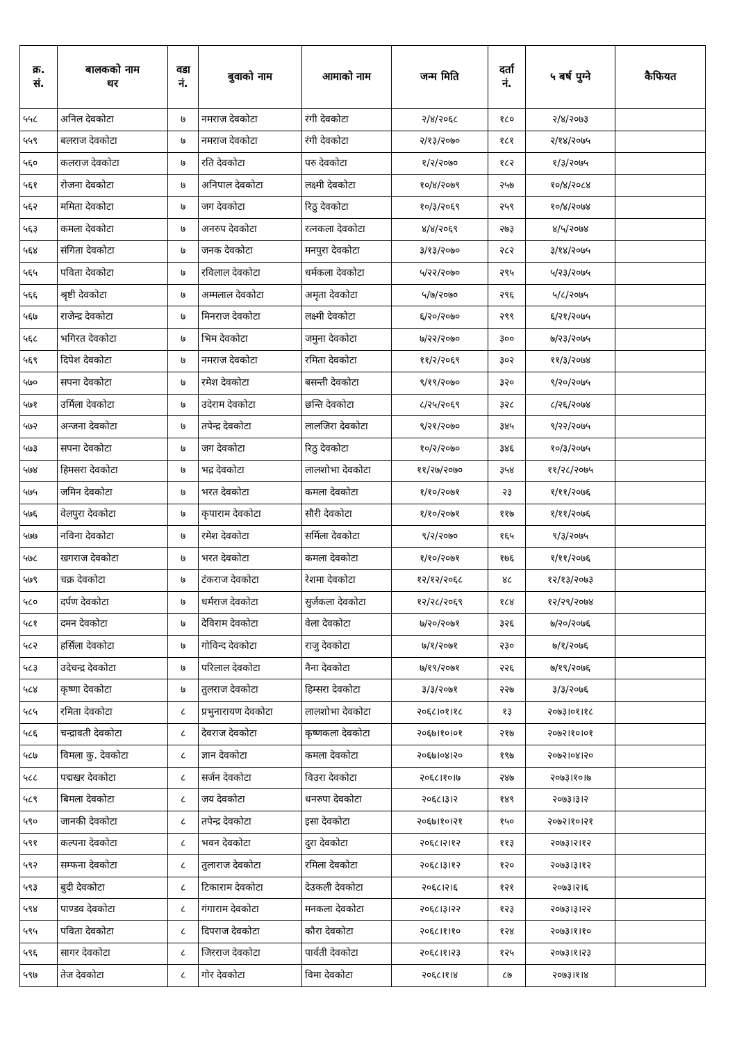| क्र. सं. | बालकको नाम थर | वडा नं. | बुवाको नाम | आमाको नाम | जन्म मिति | दर्ता नं. | ५ बर्ष पुग्ने | कैफियत |
| --- | --- | --- | --- | --- | --- | --- | --- | --- |
| ५५८ | अनिल देवकोटा | ७ | नमराज देवकोटा | रंगी देवकोटा | २/४/२०६८ | १८० | २/४/२०७३ | |
| ५५९ | बलराज देवकोटा | ७ | नमराज देवकोटा | रंगी देवकोटा | २/१३/२०७० | १८१ | २/१४/२०७५ | |
| ५६० | कलराज देवकोटा | ७ | रति देवकोटा | परु देवकोटा | १/२/२०७० | १८२ | १/३/२०७५ | |
| ५६१ | रोजना देवकोटा | ७ | अनिपाल देवकोटा | लक्ष्मी देवकोटा | १०/४/२०७९ | २५७ | १०/४/२०८४ | |
| ५६२ | ममिता देवकोटा | ७ | जग देवकोटा | रिठु देवकोटा | १०/३/२०६९ | २५९ | १०/४/२०७४ | |
| ५६३ | कमला देवकोटा | ७ | अनरुप देवकोटा | रत्नकला देवकोटा | ४/४/२०६९ | २७३ | ४/५/२०७४ | |
| ५६४ | संगिता देवकोटा | ७ | जनक देवकोटा | मनपुरा देवकोटा | ३/१३/२०७० | २८२ | ३/१४/२०७५ | |
| ५६५ | पविता देवकोटा | ७ | रविलाल देवकोटा | धर्मकला देवकोटा | ५/२२/२०७० | २९५ | ५/२३/२०७५ | |
| ५६६ | श्रृष्टी देवकोटा | ७ | अम्मलाल देवकोटा | अमृता देवकोटा | ५/७/२०७० | २९६ | ५/८/२०७५ | |
| ५६७ | राजेन्द्र देवकोटा | ७ | मिनराज देवकोटा | लक्ष्मी देवकोटा | ६/२०/२०७० | २९९ | ६/२१/२०७५ | |
| ५६८ | भगिरत देवकोटा | ७ | भिम देवकोटा | जमुना देवकोटा | ७/२२/२०७० | ३०० | ७/२३/२०७५ | |
| ५६९ | दिपेश देवकोटा | ७ | नमराज देवकोटा | रमिता देवकोटा | ११/२/२०६९ | ३०२ | ११/३/२०७४ | |
| ५७० | सपना देवकोटा | ७ | रमेश देवकोटा | बसन्ती देवकोटा | ९/१९/२०७० | ३२० | ९/२०/२०७५ | |
| ५७१ | उर्मिला देवकोटा | ७ | उदेराम देवकोटा | छन्ति देवकोटा | ८/२५/२०६९ | ३२८ | ८/२६/२०७४ | |
| ५७२ | अन्जना देवकोटा | ७ | तपेन्द्र देवकोटा | लालजिरा देवकोटा | ९/२१/२०७० | ३४५ | ९/२२/२०७५ | |
| ५७३ | सपना देवकोटा | ७ | जग देवकोटा | रिठु देवकोटा | १०/२/२०७० | ३४६ | १०/३/२०७५ | |
| ५७४ | हिमसरा देवकोटा | ७ | भद्र देवकोटा | लालशोभा देवकोटा | ११/२७/२०७० | ३५४ | ११/२८/२०७५ | |
| ५७५ | जमिन देवकोटा | ७ | भरत देवकोटा | कमला देवकोटा | १/१०/२०७१ | २३ | १/११/२०७६ | |
| ५७६ | वेलपुरा देवकोटा | ७ | कृपाराम देवकोटा | सौरी देवकोटा | १/१०/२०७१ | ११७ | १/११/२०७६ | |
| ५७७ | नविना देवकोटा | ७ | रमेश देवकोटा | सर्मिला देवकोटा | ९/२/२०७० | १६५ | ९/३/२०७५ | |
| ५७८ | खगराज देवकोटा | ७ | भरत देवकोटा | कमला देवकोटा | १/१०/२०७१ | १७६ | १/११/२०७६ | |
| ५७९ | चक्र देवकोटा | ७ | टंकराज देवकोटा | रेशमा देवकोटा | १२/१२/२०६८ | ४८ | १२/१३/२०७३ | |
| ५८० | दर्पण देवकोटा | ७ | धर्मराज देवकोटा | सुर्जकला देवकोटा | १२/२८/२०६९ | १८४ | १२/२९/२०७४ | |
| ५८१ | दमन देवकोटा | ७ | देविराम देवकोटा | वेला देवकोटा | ७/२०/२०७१ | ३२६ | ७/२०/२०७६ | |
| ५८२ | हर्सिला देवकोटा | ७ | गोविन्द देवकोटा | राजु देवकोटा | ७/१/२०७१ | २३० | ७/१/२०७६ | |
| ५८३ | उदेचन्द्र देवकोटा | ७ | परिलाल देवकोटा | नैना देवकोटा | ७/१९/२०७१ | २२६ | ७/१९/२०७६ | |
| ५८४ | कृष्णा देवकोटा | ७ | तुलराज देवकोटा | हिम्सरा देवकोटा | ३/३/२०७१ | २२७ | ३/३/२०७६ | |
| ५८५ | रमिता देवकोटा | ८ | प्रभुनारायण देवकोटा | लालशोभा देवकोटा | २०६८।०१।१८ | १३ | २०७३।०१।१८ | |
| ५८६ | चन्द्रावती देवकोटा | ८ | देवराज देवकोटा | कृष्णकला देवकोटा | २०६७।१०।०१ | २१७ | २०७२।१०।०१ | |
| ५८७ | विमला कु. देवकोटा | ८ | ज्ञान देवकोटा | कमला देवकोटा | २०६७।०४।२० | १९७ | २०७२।०४।२० | |
| ५८८ | पद्मखर देवकोटा | ८ | सर्जन देवकोटा | विउरा देवकोटा | २०६८।१०।७ | २४७ | २०७३।१०।७ | |
| ५८९ | बिमला देवकोटा | ८ | जय देवकोटा | धनरुपा देवकोटा | २०६८।३।२ | १४९ | २०७३।३।२ | |
| ५९० | जानकी देवकोटा | ८ | तपेन्द्र देवकोटा | इसा देवकोटा | २०६७।१०।२१ | १५० | २०७२।१०।२१ | |
| ५९१ | कल्पना देवकोटा | ८ | भवन देवकोटा | दुरा देवकोटा | २०६८।२।१२ | ११३ | २०७३।२।१२ | |
| ५९२ | सम्फना देवकोटा | ८ | तुलाराज देवकोटा | रमिला देवकोटा | २०६८।३।१२ | १२० | २०७३।३।१२ | |
| ५९३ | बुदी देवकोटा | ८ | टिकाराम देवकोटा | देउकली देवकोटा | २०६८।२।६ | १२१ | २०७३।२।६ | |
| ५९४ | पाण्डव देवकोटा | ८ | गंगाराम देवकोटा | मनकला देवकोटा | २०६८।३।२२ | १२३ | २०७३।३।२२ | |
| ५९५ | पविता देवकोटा | ८ | दिपराज देवकोटा | कौरा देवकोटा | २०६८।१।१० | १२४ | २०७३।१।१० | |
| ५९६ | सागर देवकोटा | ८ | जिरराज देवकोटा | पार्वती देवकोटा | २०६८।१।२३ | १२५ | २०७३।१।२३ | |
| ५९७ | तेज देवकोटा | ८ | गोर देवकोटा | विमा देवकोटा | २०६८।१।४ | ८७ | २०७३।१।४ | |